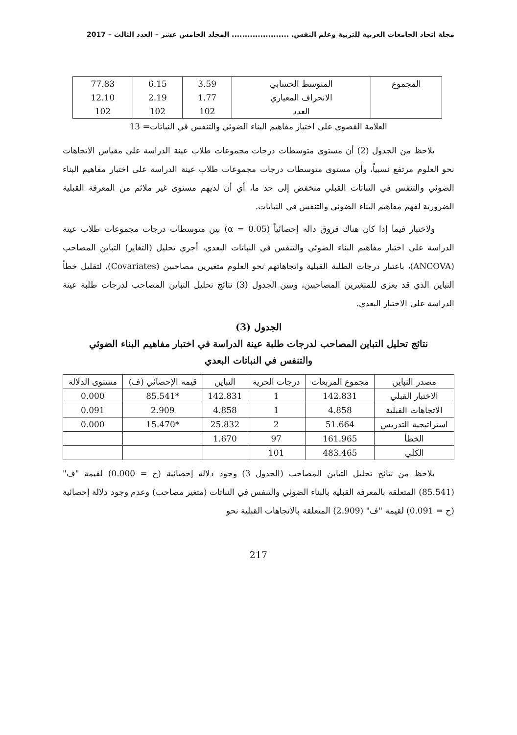مجلة اتحاد الجامعات العربية للتربية وعلم النفس. ...................... المجلد الخامس عشر – العدد الثالث – 2017
| المجموع | المتوسط الحسابي | 3.59 | 6.15 | 77.83 |
| | الانحراف المعياري | 1.77 | 2.19 | 12.10 |
| | العدد | 102 | 102 | 102 |
العلامة القصوى على اختبار مفاهيم البناء الضوئي والتنفس قي النباتات= 13
يلاحظ من الجدول (2) أن مستوى متوسطات درجات مجموعات طلاب عينة الدراسة على مقياس الاتجاهات نحو العلوم مرتفع نسبياً، وأن مستوى متوسطات درجات مجموعات طلاب عينة الدراسة على اختبار مفاهيم البناء الضوئي والتنفس في النباتات القبلي منخفض إلى حد ما، أي أن لديهم مستوى غير ملائم من المعرفة القبلية الضرورية لفهم مفاهيم البناء الضوئي والتنفس في النباتات.
ولاختبار فيما إذا كان هناك فروق دالة إحصائياً (α = 0.05) بين متوسطات درجات مجموعات طلاب عينة الدراسة على اختبار مفاهيم البناء الضوئي والتنفس في النباتات البعدي، أجري تحليل (التغاير) التباين المصاحب (ANCOVA)، باعتبار درجات الطلبة القبلية واتجاهاتهم نحو العلوم متغيرين مصاحبين (Covariates)، لتقليل خطأ التباين الذي قد يعزى للمتغيرين المصاحبين، ويبين الجدول (3) نتائج تحليل التباين المصاحب لدرجات طلبة عينة الدراسة على الاختبار البعدي.
الجدول (3)
نتائج تحليل التباين المصاحب لدرجات طلبة عينة الدراسة في اختبار مفاهيم البناء الضوئي
والتنفس في النباتات البعدي
| مصدر التباين | مجموع المربعات | درجات الحرية | التباين | قيمة الإحصائي (ف) | مستوى الدلالة |
| --- | --- | --- | --- | --- | --- |
| الاختبار القبلي | 142.831 | 1 | 142.831 | *85.541 | 0.000 |
| الاتجاهات القبلية | 4.858 | 1 | 4.858 | 2.909 | 0.091 |
| استراتيجية التدريس | 51.664 | 2 | 25.832 | *15.470 | 0.000 |
| الخطأ | 161.965 | 97 | 1.670 | | |
| الكلي | 483.465 | 101 | | | |
يلاحظ من نتائج تحليل التباين المصاحب (الجدول 3) وجود دلالة إحصائية (ح = 0.000) لقيمة "ف" (85.541) المتعلقة بالمعرفة القبلية بالبناء الضوئي والتنفس في النباتات (متغير مصاحب) وعدم وجود دلالة إحصائية (ح = 0.091) لقيمة "ف" (2.909) المتعلقة بالاتجاهات القبلية نحو
217